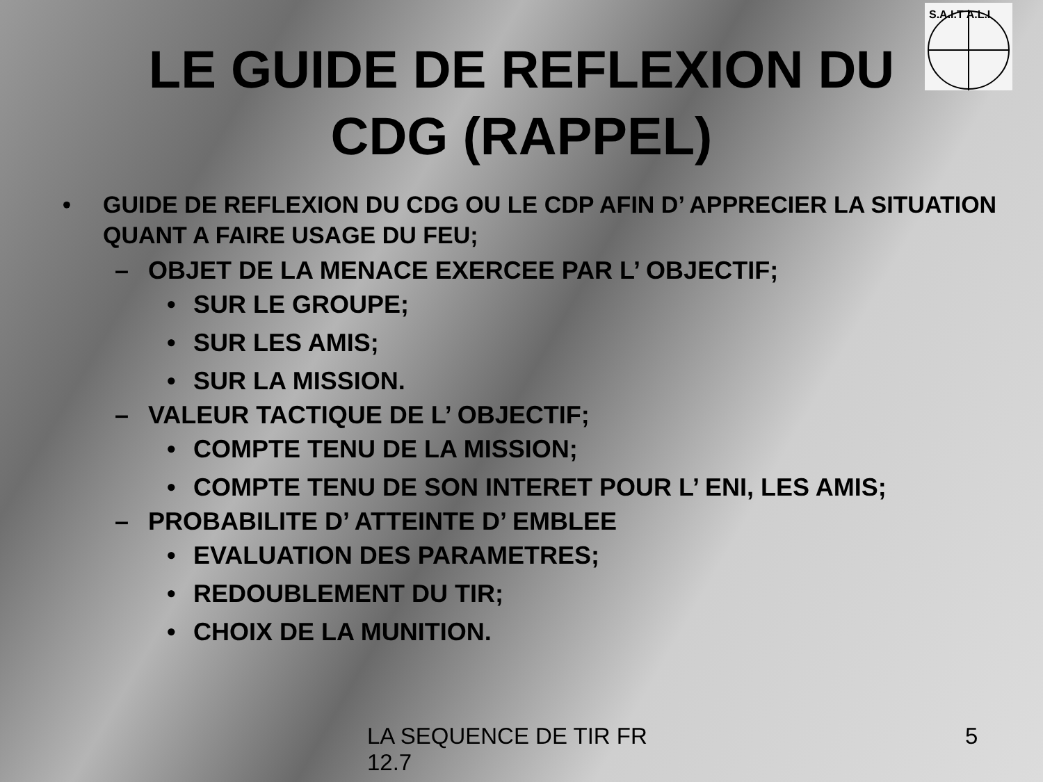S.A.I.T A.L.I
LE GUIDE DE REFLEXION DU
CDG (RAPPEL)
• GUIDE DE REFLEXION DU CDG OU LE CDP AFIN D’ APPRECIER LA SITUATION QUANT A FAIRE USAGE DU FEU;
– OBJET DE LA MENACE EXERCEE PAR L’ OBJECTIF;
• SUR LE GROUPE;
• SUR LES AMIS;
• SUR LA MISSION.
– VALEUR TACTIQUE DE L’ OBJECTIF;
• COMPTE TENU DE LA MISSION;
• COMPTE TENU DE SON INTERET POUR L’ ENI, LES AMIS;
– PROBABILITE D’ ATTEINTE D’ EMBLEE
• EVALUATION DES PARAMETRES;
• REDOUBLEMENT DU TIR;
• CHOIX DE LA MUNITION.
LA SEQUENCE DE TIR FR 12.7
5